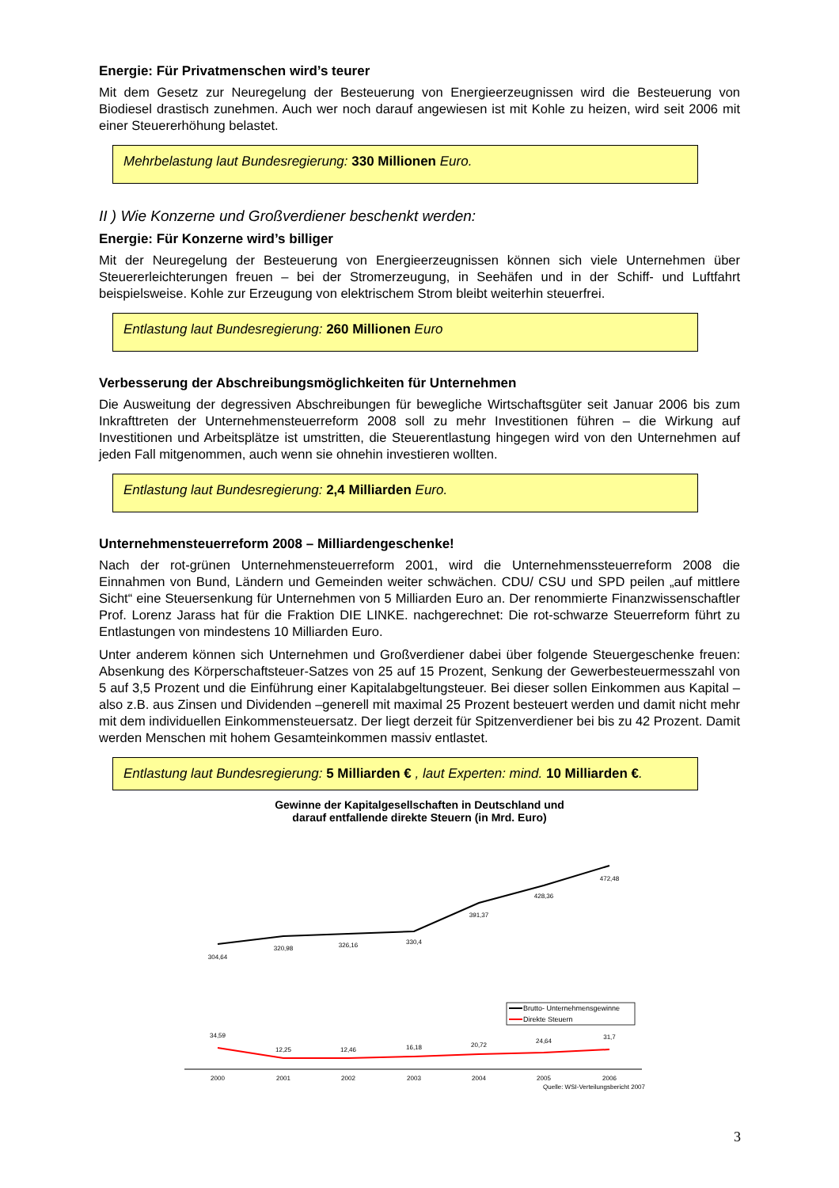Energie: Für Privatmenschen wird’s teurer
Mit dem Gesetz zur Neuregelung der Besteuerung von Energieerzeugnissen wird die Besteuerung von Biodiesel drastisch zunehmen. Auch wer noch darauf angewiesen ist mit Kohle zu heizen, wird seit 2006 mit einer Steuererhöhung belastet.
Mehrbelastung laut Bundesregierung: 330 Millionen Euro.
II ) Wie Konzerne und Großverdiener beschenkt werden:
Energie: Für Konzerne wird’s billiger
Mit der Neuregelung der Besteuerung von Energieerzeugnissen können sich viele Unternehmen über Steuererleichterungen freuen – bei der Stromerzeugung, in Seehäfen und in der Schiff- und Luftfahrt beispielsweise. Kohle zur Erzeugung von elektrischem Strom bleibt weiterhin steuerfrei.
Entlastung laut Bundesregierung: 260 Millionen Euro
Verbesserung der Abschreibungsmöglichkeiten für Unternehmen
Die Ausweitung der degressiven Abschreibungen für bewegliche Wirtschaftsgüter seit Januar 2006 bis zum Inkrafttreten der Unternehmensteuerreform 2008 soll zu mehr Investitionen führen – die Wirkung auf Investitionen und Arbeitsplätze ist umstritten, die Steuerentlastung hingegen wird von den Unternehmen auf jeden Fall mitgenommen, auch wenn sie ohnehin investieren wollten.
Entlastung laut Bundesregierung: 2,4 Milliarden Euro.
Unternehmensteuerreform 2008 – Milliardengeschenke!
Nach der rot-grünen Unternehmensteuerreform 2001, wird die Unternehmenssteuerreform 2008 die Einnahmen von Bund, Ländern und Gemeinden weiter schwächen. CDU/ CSU und SPD peilen „auf mittlere Sicht“ eine Steuersenkung für Unternehmen von 5 Milliarden Euro an. Der renommierte Finanzwissenschaftler Prof. Lorenz Jarass hat für die Fraktion DIE LINKE. nachgerechnet: Die rot-schwarze Steuerreform führt zu Entlastungen von mindestens 10 Milliarden Euro.
Unter anderem können sich Unternehmen und Großverdiener dabei über folgende Steuergeschenke freuen: Absenkung des Körperschaftsteuer-Satzes von 25 auf 15 Prozent, Senkung der Gewerbesteuermesszahl von 5 auf 3,5 Prozent und die Einführung einer Kapitalabgeltungsteuer. Bei dieser sollen Einkommen aus Kapital – also z.B. aus Zinsen und Dividenden –generell mit maximal 25 Prozent besteuert werden und damit nicht mehr mit dem individuellen Einkommensteuersatz. Der liegt derzeit für Spitzenverdiener bei bis zu 42 Prozent. Damit werden Menschen mit hohem Gesamteinkommen massiv entlastet.
Entlastung laut Bundesregierung: 5 Milliarden € , laut Experten: mind. 10 Milliarden €.
Gewinne der Kapitalgesellschaften in Deutschland und
darauf entfallende direkte Steuern (in Mrd. Euro)
304,64
320,98
326,16
330,4
391,37
428,36
472,48
34,59
12,25
12,46
16,18
20,72
24,64
31,7
2000
2001
2002
2003
2004
2005
2006
Brutto- Unternehmensgewinne
Direkte Steuern
Quelle: WSI-Verteilungsbericht 2007
3